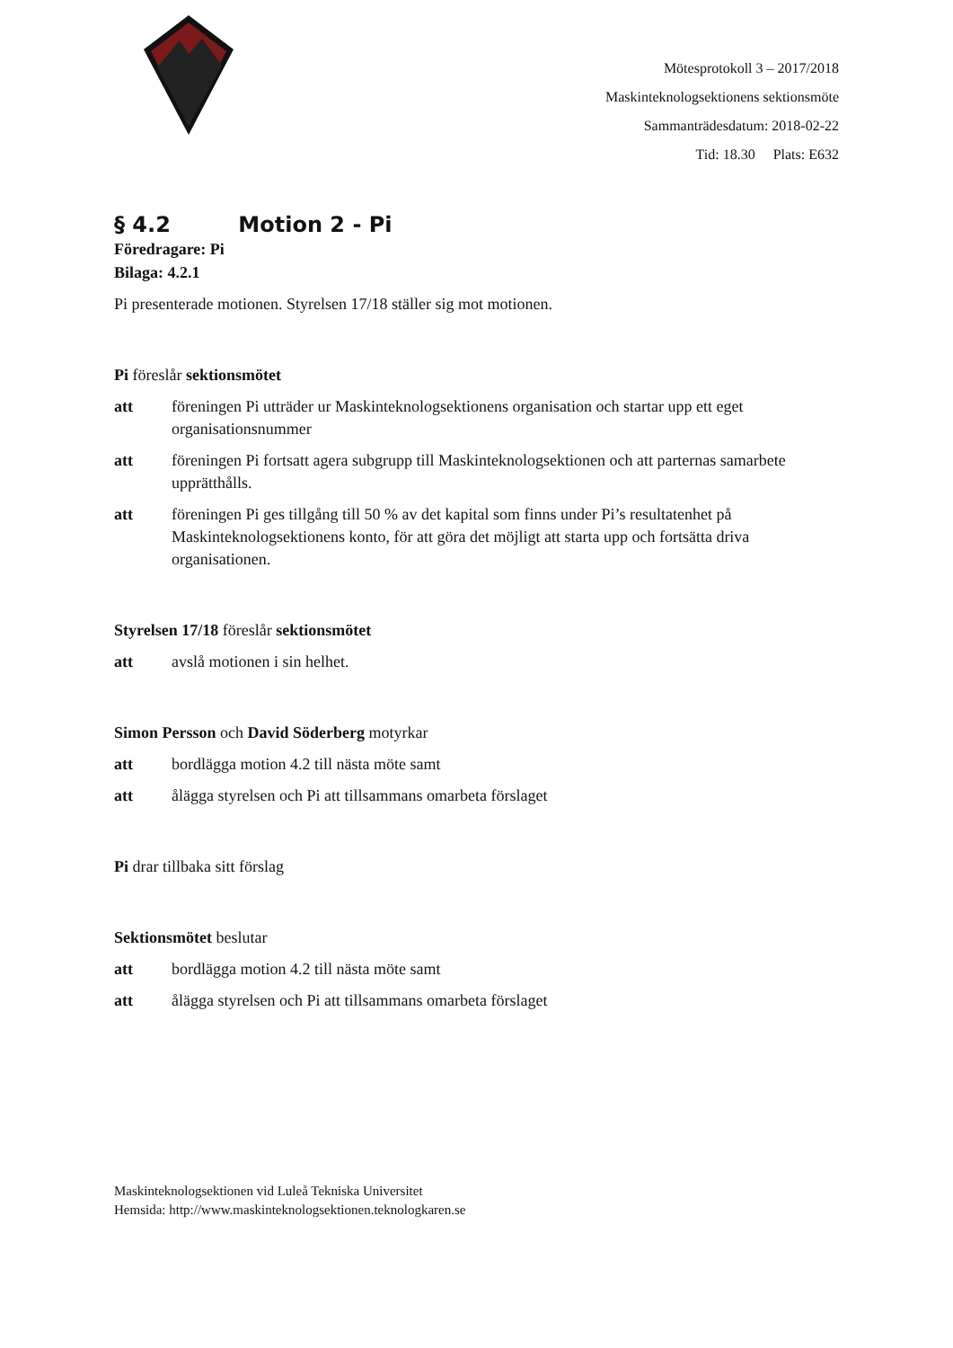Mötesprotokoll 3 – 2017/2018
Maskinteknologsektionens sektionsmöte
Sammanträdesdatum: 2018-02-22
Tid: 18.30 Plats: E632
§ 4.2 Motion 2 - Pi
Föredragare: Pi
Bilaga: 4.2.1
Pi presenterade motionen. Styrelsen 17/18 ställer sig mot motionen.
Pi föreslår sektionsmötet
att föreningen Pi utträder ur Maskinteknologsektionens organisation och startar upp ett eget organisationsnummer
att föreningen Pi fortsatt agera subgrupp till Maskinteknologsektionen och att parternas samarbete upprätthålls.
att föreningen Pi ges tillgång till 50 % av det kapital som finns under Pi’s resultatenhet på Maskinteknologsektionens konto, för att göra det möjligt att starta upp och fortsätta driva organisationen.
Styrelsen 17/18 föreslår sektionsmötet
att avslå motionen i sin helhet.
Simon Persson och David Söderberg motyrkar
att bordlägga motion 4.2 till nästa möte samt
att ålägga styrelsen och Pi att tillsammans omarbeta förslaget
Pi drar tillbaka sitt förslag
Sektionsmötet beslutar
att bordlägga motion 4.2 till nästa möte samt
att ålägga styrelsen och Pi att tillsammans omarbeta förslaget
Maskinteknologsektionen vid Luleå Tekniska Universitet
Hemsida: http://www.maskinteknologsektionen.teknologkaren.se